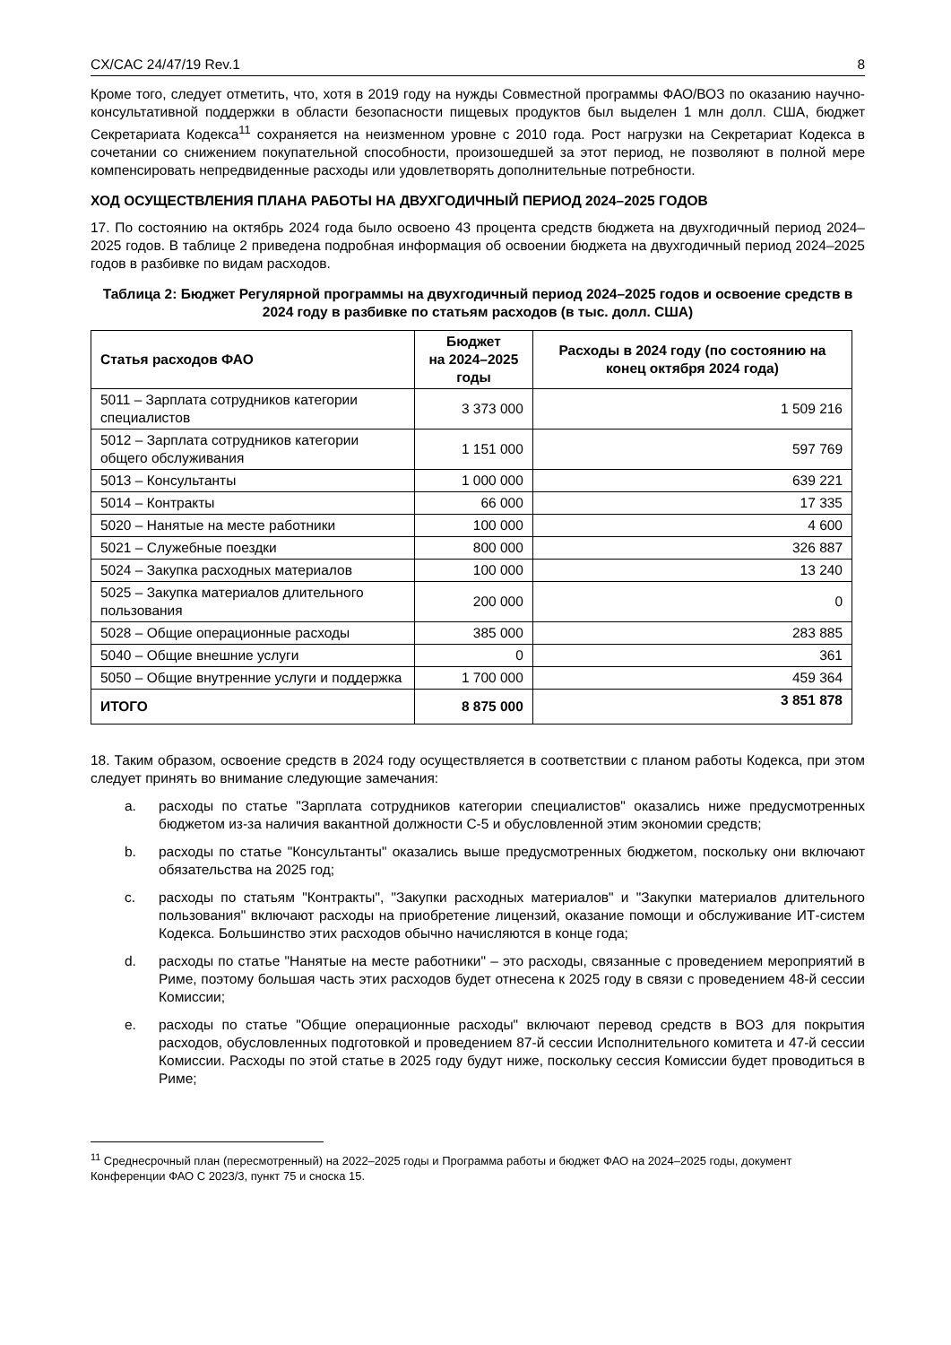CX/CAC 24/47/19 Rev.1 8
Кроме того, следует отметить, что, хотя в 2019 году на нужды Совместной программы ФАО/ВОЗ по оказанию научно-консультативной поддержки в области безопасности пищевых продуктов был выделен 1 млн долл. США, бюджет Секретариата Кодекса<sup>11</sup> сохраняется на неизменном уровне с 2010 года. Рост нагрузки на Секретариат Кодекса в сочетании со снижением покупательной способности, произошедшей за этот период, не позволяют в полной мере компенсировать непредвиденные расходы или удовлетворять дополнительные потребности.
ХОД ОСУЩЕСТВЛЕНИЯ ПЛАНА РАБОТЫ НА ДВУХГОДИЧНЫЙ ПЕРИОД 2024–2025 ГОДОВ
17. По состоянию на октябрь 2024 года было освоено 43 процента средств бюджета на двухгодичный период 2024–2025 годов. В таблице 2 приведена подробная информация об освоении бюджета на двухгодичный период 2024–2025 годов в разбивке по видам расходов.
Таблица 2: Бюджет Регулярной программы на двухгодичный период 2024–2025 годов и освоение средств в 2024 году в разбивке по статьям расходов (в тыс. долл. США)
| Статья расходов ФАО | Бюджет на 2024–2025 годы | Расходы в 2024 году (по состоянию на конец октября 2024 года) |
| --- | --- | --- |
| 5011 – Зарплата сотрудников категории специалистов | 3 373 000 | 1 509 216 |
| 5012 – Зарплата сотрудников категории общего обслуживания | 1 151 000 | 597 769 |
| 5013 – Консультанты | 1 000 000 | 639 221 |
| 5014 – Контракты | 66 000 | 17 335 |
| 5020 – Нанятые на месте работники | 100 000 | 4 600 |
| 5021 – Служебные поездки | 800 000 | 326 887 |
| 5024 – Закупка расходных материалов | 100 000 | 13 240 |
| 5025 – Закупка материалов длительного пользования | 200 000 | 0 |
| 5028 – Общие операционные расходы | 385 000 | 283 885 |
| 5040 – Общие внешние услуги | 0 | 361 |
| 5050 – Общие внутренние услуги и поддержка | 1 700 000 | 459 364 |
| ИТОГО | 8 875 000 | 3 851 878 |
18. Таким образом, освоение средств в 2024 году осуществляется в соответствии с планом работы Кодекса, при этом следует принять во внимание следующие замечания:
a. расходы по статье "Зарплата сотрудников категории специалистов" оказались ниже предусмотренных бюджетом из-за наличия вакантной должности С-5 и обусловленной этим экономии средств;
b. расходы по статье "Консультанты" оказались выше предусмотренных бюджетом, поскольку они включают обязательства на 2025 год;
c. расходы по статьям "Контракты", "Закупки расходных материалов" и "Закупки материалов длительного пользования" включают расходы на приобретение лицензий, оказание помощи и обслуживание ИТ-систем Кодекса. Большинство этих расходов обычно начисляются в конце года;
d. расходы по статье "Нанятые на месте работники" – это расходы, связанные с проведением мероприятий в Риме, поэтому большая часть этих расходов будет отнесена к 2025 году в связи с проведением 48-й сессии Комиссии;
e. расходы по статье "Общие операционные расходы" включают перевод средств в ВОЗ для покрытия расходов, обусловленных подготовкой и проведением 87-й сессии Исполнительного комитета и 47-й сессии Комиссии. Расходы по этой статье в 2025 году будут ниже, поскольку сессия Комиссии будет проводиться в Риме;
<sup>11</sup> Среднесрочный план (пересмотренный) на 2022–2025 годы и Программа работы и бюджет ФАО на 2024–2025 годы, документ Конференции ФАО C 2023/3, пункт 75 и сноска 15.